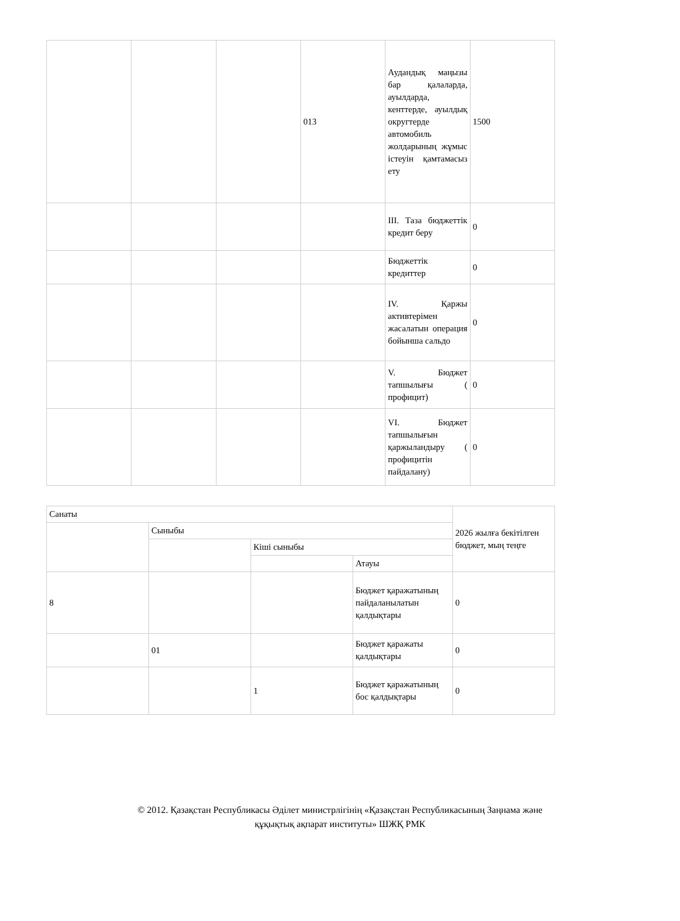| | | | 013 | Аудандық маңызы бар қалаларда, ауылдарда, кенттерде, ауылдық округтерде автомобиль жолдарының жұмыс істеуін қамтамасыз ету | 1500 |
| | | | | III. Таза бюджеттік кредит беру | 0 |
| | | | | Бюджеттік кредиттер | 0 |
| | | | | IV. Қаржы активтерімен жасалатын операция бойынша сальдо | 0 |
| | | | | V. Бюджет тапшылығы ( профицит) | 0 |
| | | | | VI. Бюджет тапшылығын қаржыландыру ( профицитін пайдалану) | 0 |
| Санаты | | | | 2026 жылға бекітілген бюджет, мың теңге |
| | Сыныбы | | | |
| | | Кіші сыныбы | | |
| | | | Атауы | |
| 8 | | | Бюджет қаражатының пайдаланылатын қалдықтары | 0 |
| | 01 | | Бюджет қаражаты қалдықтары | 0 |
| | | 1 | Бюджет қаражатының бос қалдықтары | 0 |
© 2012. Қазақстан Республикасы Әділет министрлігінің «Қазақстан Республикасының Заңнама және
құқықтық ақпарат институты» ШЖҚ РМК